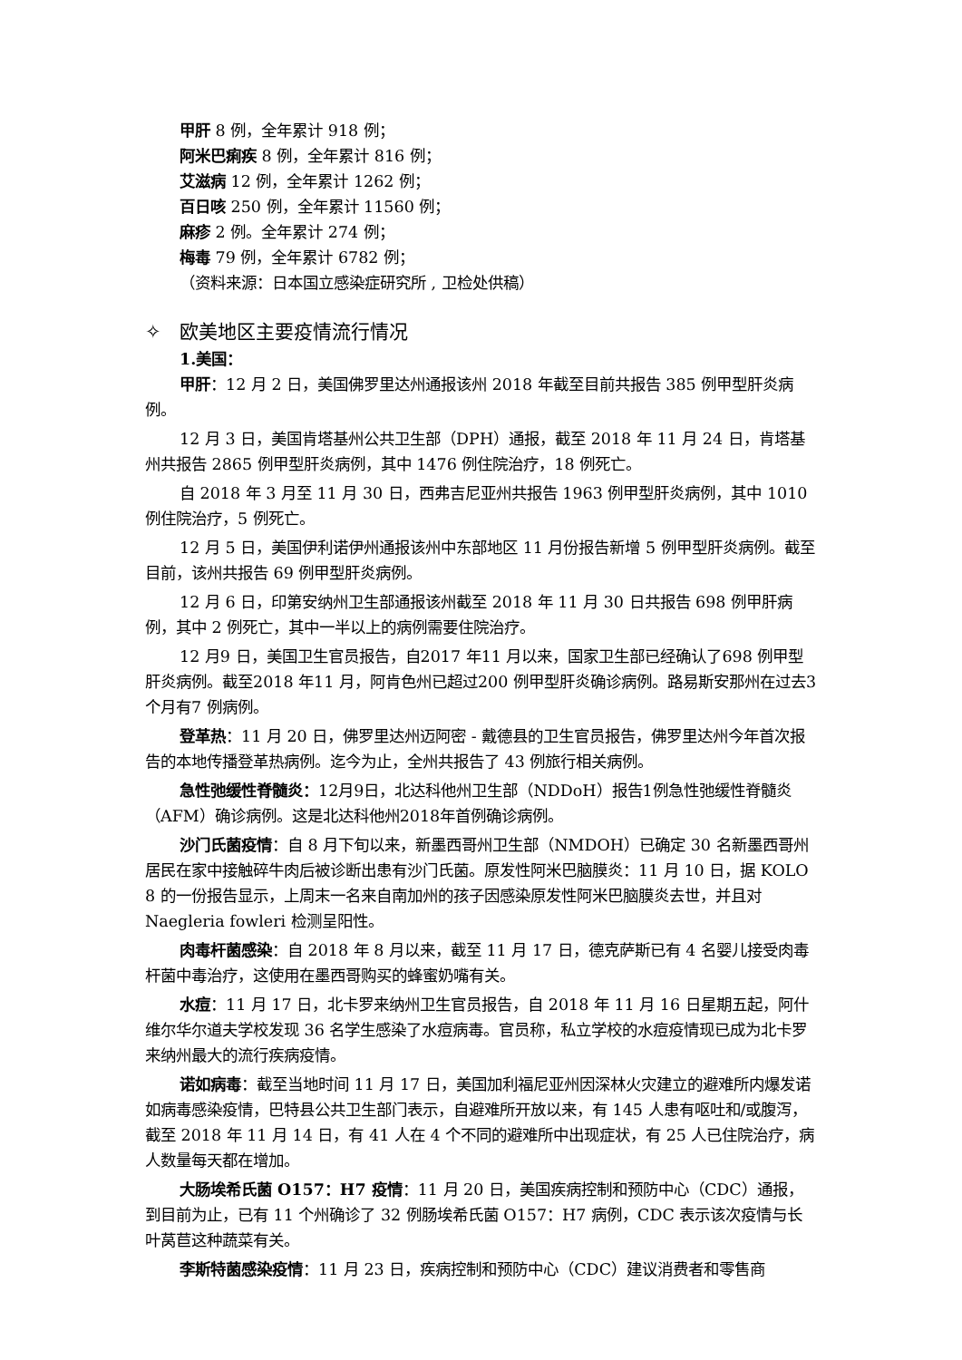甲肝 8 例，全年累计 918 例；
阿米巴痢疾 8 例，全年累计 816 例；
艾滋病 12 例，全年累计 1262 例；
百日咳 250 例，全年累计 11560 例；
麻疹 2 例。全年累计 274 例；
梅毒 79 例，全年累计 6782 例；
（资料来源：日本国立感染症研究所 , 卫检处供稿）
✧ 欧美地区主要疫情流行情况
1.美国：
甲肝：12 月 2 日，美国佛罗里达州通报该州 2018 年截至目前共报告 385 例甲型肝炎病例。
12 月 3 日，美国肯塔基州公共卫生部（DPH）通报，截至 2018 年 11 月 24 日，肯塔基州共报告 2865 例甲型肝炎病例，其中 1476 例住院治疗，18 例死亡。
自 2018 年 3 月至 11 月 30 日，西弗吉尼亚州共报告 1963 例甲型肝炎病例，其中 1010 例住院治疗，5 例死亡。
12 月 5 日，美国伊利诺伊州通报该州中东部地区 11 月份报告新增 5 例甲型肝炎病例。截至目前，该州共报告 69 例甲型肝炎病例。
12 月 6 日，印第安纳州卫生部通报该州截至 2018 年 11 月 30 日共报告 698 例甲肝病例，其中 2 例死亡，其中一半以上的病例需要住院治疗。
12 月9 日，美国卫生官员报告，自2017 年11 月以来，国家卫生部已经确认了698 例甲型肝炎病例。截至2018 年11 月，阿肯色州已超过200 例甲型肝炎确诊病例。路易斯安那州在过去3 个月有7 例病例。
登革热：11 月 20 日，佛罗里达州迈阿密 - 戴德县的卫生官员报告，佛罗里达州今年首次报告的本地传播登革热病例。迄今为止，全州共报告了 43 例旅行相关病例。
急性弛缓性脊髓炎：12月9日，北达科他州卫生部（NDDoH）报告1例急性弛缓性脊髓炎（AFM）确诊病例。这是北达科他州2018年首例确诊病例。
沙门氏菌疫情：自 8 月下旬以来，新墨西哥州卫生部（NMDOH）已确定 30 名新墨西哥州居民在家中接触碎牛肉后被诊断出患有沙门氏菌。原发性阿米巴脑膜炎：11 月 10 日，据 KOLO 8 的一份报告显示，上周末一名来自南加州的孩子因感染原发性阿米巴脑膜炎去世，并且对 Naegleria fowleri 检测呈阳性。
肉毒杆菌感染：自 2018 年 8 月以来，截至 11 月 17 日，德克萨斯已有 4 名婴儿接受肉毒杆菌中毒治疗，这使用在墨西哥购买的蜂蜜奶嘴有关。
水痘：11 月 17 日，北卡罗来纳州卫生官员报告，自 2018 年 11 月 16 日星期五起，阿什维尔华尔道夫学校发现 36 名学生感染了水痘病毒。官员称，私立学校的水痘疫情现已成为北卡罗来纳州最大的流行疾病疫情。
诺如病毒：截至当地时间 11 月 17 日，美国加利福尼亚州因深林火灾建立的避难所内爆发诺如病毒感染疫情，巴特县公共卫生部门表示，自避难所开放以来，有 145 人患有呕吐和/或腹泻，截至 2018 年 11 月 14 日，有 41 人在 4 个不同的避难所中出现症状，有 25 人已住院治疗，病人数量每天都在增加。
大肠埃希氏菌 O157：H7 疫情：11 月 20 日，美国疾病控制和预防中心（CDC）通报，到目前为止，已有 11 个州确诊了 32 例肠埃希氏菌 O157：H7 病例，CDC 表示该次疫情与长叶莴苣这种蔬菜有关。
李斯特菌感染疫情：11 月 23 日，疾病控制和预防中心（CDC）建议消费者和零售商